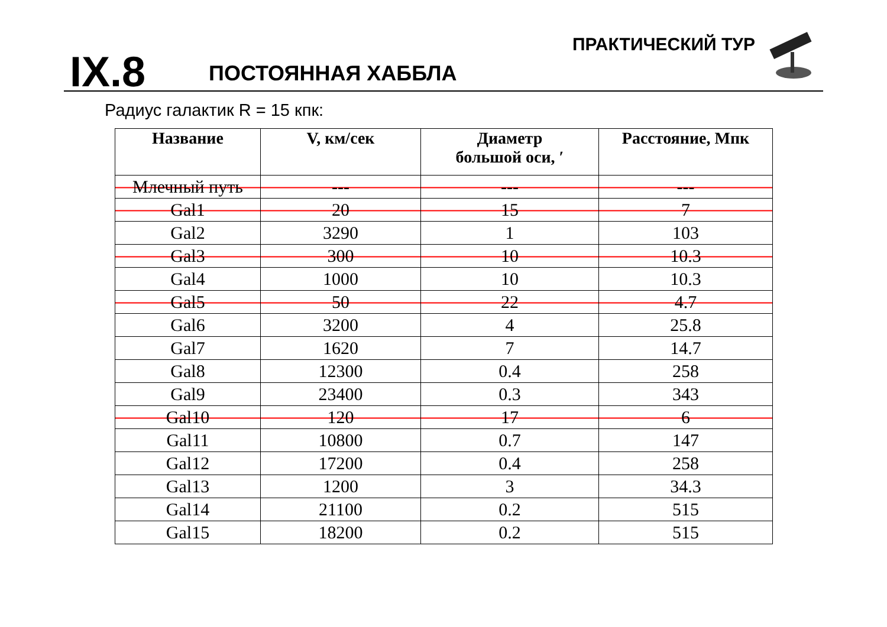IX.8 ПОСТОЯННАЯ ХАББЛА
ПРАКТИЧЕСКИЙ ТУР
Радиус галактик R = 15 кпк:
| Название | V, км/сек | Диаметр большой оси, ′ | Расстояние, Мпк |
| --- | --- | --- | --- |
| Млечный путь | --- | --- | --- |
| Gal1 | 20 | 15 | 7 |
| Gal2 | 3290 | 1 | 103 |
| Gal3 | 300 | 10 | 10.3 |
| Gal4 | 1000 | 10 | 10.3 |
| Gal5 | 50 | 22 | 4.7 |
| Gal6 | 3200 | 4 | 25.8 |
| Gal7 | 1620 | 7 | 14.7 |
| Gal8 | 12300 | 0.4 | 258 |
| Gal9 | 23400 | 0.3 | 343 |
| Gal10 | 120 | 17 | 6 |
| Gal11 | 10800 | 0.7 | 147 |
| Gal12 | 17200 | 0.4 | 258 |
| Gal13 | 1200 | 3 | 34.3 |
| Gal14 | 21100 | 0.2 | 515 |
| Gal15 | 18200 | 0.2 | 515 |